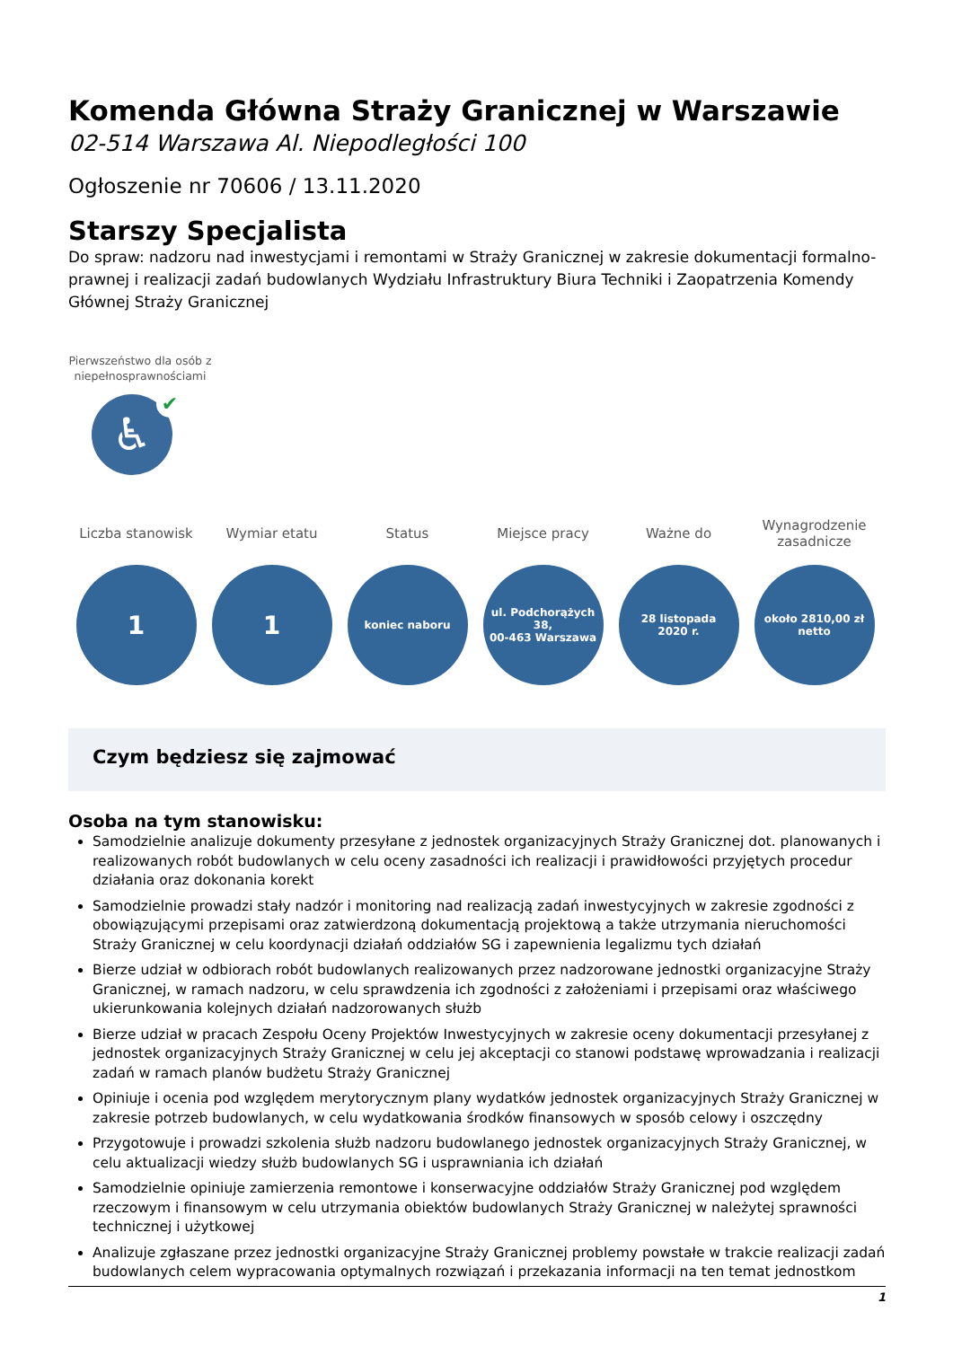Komenda Główna Straży Granicznej w Warszawie
02-514 Warszawa Al. Niepodległości 100
Ogłoszenie nr 70606 / 13.11.2020
Starszy Specjalista
Do spraw: nadzoru nad inwestycjami i remontami w Straży Granicznej w zakresie dokumentacji formalno-prawnej i realizacji zadań budowlanych Wydziału Infrastruktury Biura Techniki i Zaopatrzenia Komendy Głównej Straży Granicznej
Pierwszeństwo dla osób z niepełnosprawnościami
♿
✔
Liczba stanowisk
1
Wymiar etatu
1
Status
koniec naboru
Miejsce pracy
ul. Podchorążych 38,
00-463 Warszawa
Ważne do
28 listopada
2020 r.
Wynagrodzenie zasadnicze
około 2810,00 zł
netto
Czym będziesz się zajmować
Osoba na tym stanowisku:
Samodzielnie analizuje dokumenty przesyłane z jednostek organizacyjnych Straży Granicznej dot. planowanych i realizowanych robót budowlanych w celu oceny zasadności ich realizacji i prawidłowości przyjętych procedur działania oraz dokonania korekt
Samodzielnie prowadzi stały nadzór i monitoring nad realizacją zadań inwestycyjnych w zakresie zgodności z obowiązującymi przepisami oraz zatwierdzoną dokumentacją projektową a także utrzymania nieruchomości Straży Granicznej w celu koordynacji działań oddziałów SG i zapewnienia legalizmu tych działań
Bierze udział w odbiorach robót budowlanych realizowanych przez nadzorowane jednostki organizacyjne Straży Granicznej, w ramach nadzoru, w celu sprawdzenia ich zgodności z założeniami i przepisami oraz właściwego ukierunkowania kolejnych działań nadzorowanych służb
Bierze udział w pracach Zespołu Oceny Projektów Inwestycyjnych w zakresie oceny dokumentacji przesyłanej z jednostek organizacyjnych Straży Granicznej w celu jej akceptacji co stanowi podstawę wprowadzania i realizacji zadań w ramach planów budżetu Straży Granicznej
Opiniuje i ocenia pod względem merytorycznym plany wydatków jednostek organizacyjnych Straży Granicznej w zakresie potrzeb budowlanych, w celu wydatkowania środków finansowych w sposób celowy i oszczędny
Przygotowuje i prowadzi szkolenia służb nadzoru budowlanego jednostek organizacyjnych Straży Granicznej, w celu aktualizacji wiedzy służb budowlanych SG i usprawniania ich działań
Samodzielnie opiniuje zamierzenia remontowe i konserwacyjne oddziałów Straży Granicznej pod względem rzeczowym i finansowym w celu utrzymania obiektów budowlanych Straży Granicznej w należytej sprawności technicznej i użytkowej
Analizuje zgłaszane przez jednostki organizacyjne Straży Granicznej problemy powstałe w trakcie realizacji zadań budowlanych celem wypracowania optymalnych rozwiązań i przekazania informacji na ten temat jednostkom
1